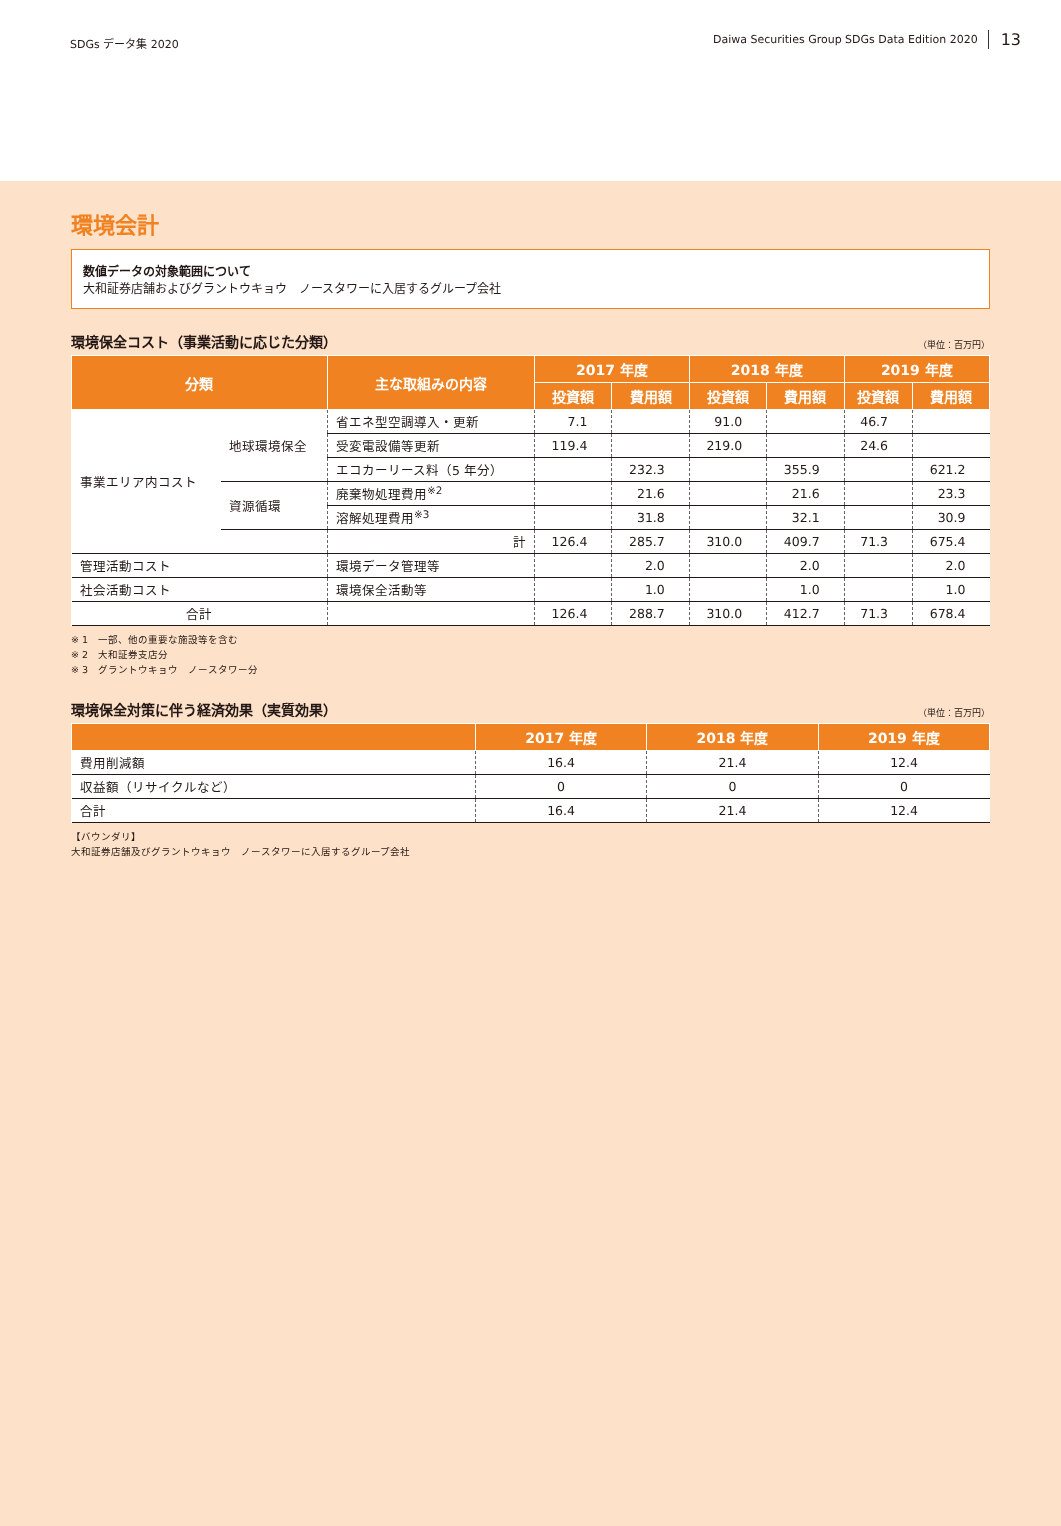SDGs データ集 2020
Daiwa Securities Group SDGs Data Edition 2020 13
環境会計
数値データの対象範囲について
大和証券店舗およびグラントウキョウ　ノースタワーに入居するグループ会社
環境保全コスト（事業活動に応じた分類） （単位：百万円）
| 分類 | | 主な取組みの内容 | 2017 年度 | | 2018 年度 | | 2019 年度 | |
| --- | --- | --- | --- | --- | --- | --- | --- | --- |
| | | | 投資額 | 費用額 | 投資額 | 費用額 | 投資額 | 費用額 |
| 事業エリア内コスト | 地球環境保全 | 省エネ型空調導入・更新 | 7.1 | | 91.0 | | 46.7 | |
| | | 受変電設備等更新 | 119.4 | | 219.0 | | 24.6 | |
| | | エコカーリース料（5 年分） | | 232.3 | | 355.9 | | 621.2 |
| | 資源循環 | 廃棄物処理費用<sup>※2</sup> | | 21.6 | | 21.6 | | 23.3 |
| | | 溶解処理費用<sup>※3</sup> | | 31.8 | | 32.1 | | 30.9 |
| | | 計 | 126.4 | 285.7 | 310.0 | 409.7 | 71.3 | 675.4 |
| 管理活動コスト | | 環境データ管理等 | | 2.0 | | 2.0 | | 2.0 |
| 社会活動コスト | | 環境保全活動等 | | 1.0 | | 1.0 | | 1.0 |
| 合計 | | | 126.4 | 288.7 | 310.0 | 412.7 | 71.3 | 678.4 |
※ 1　一部、他の重要な施設等を含む
※ 2　大和証券支店分
※ 3　グラントウキョウ　ノースタワー分
環境保全対策に伴う経済効果（実質効果） （単位：百万円）
| | 2017 年度 | 2018 年度 | 2019 年度 |
| --- | --- | --- | --- |
| 費用削減額 | 16.4 | 21.4 | 12.4 |
| 収益額（リサイクルなど） | 0 | 0 | 0 |
| 合計 | 16.4 | 21.4 | 12.4 |
【バウンダリ】
大和証券店舗及びグラントウキョウ　ノースタワーに入居するグループ会社